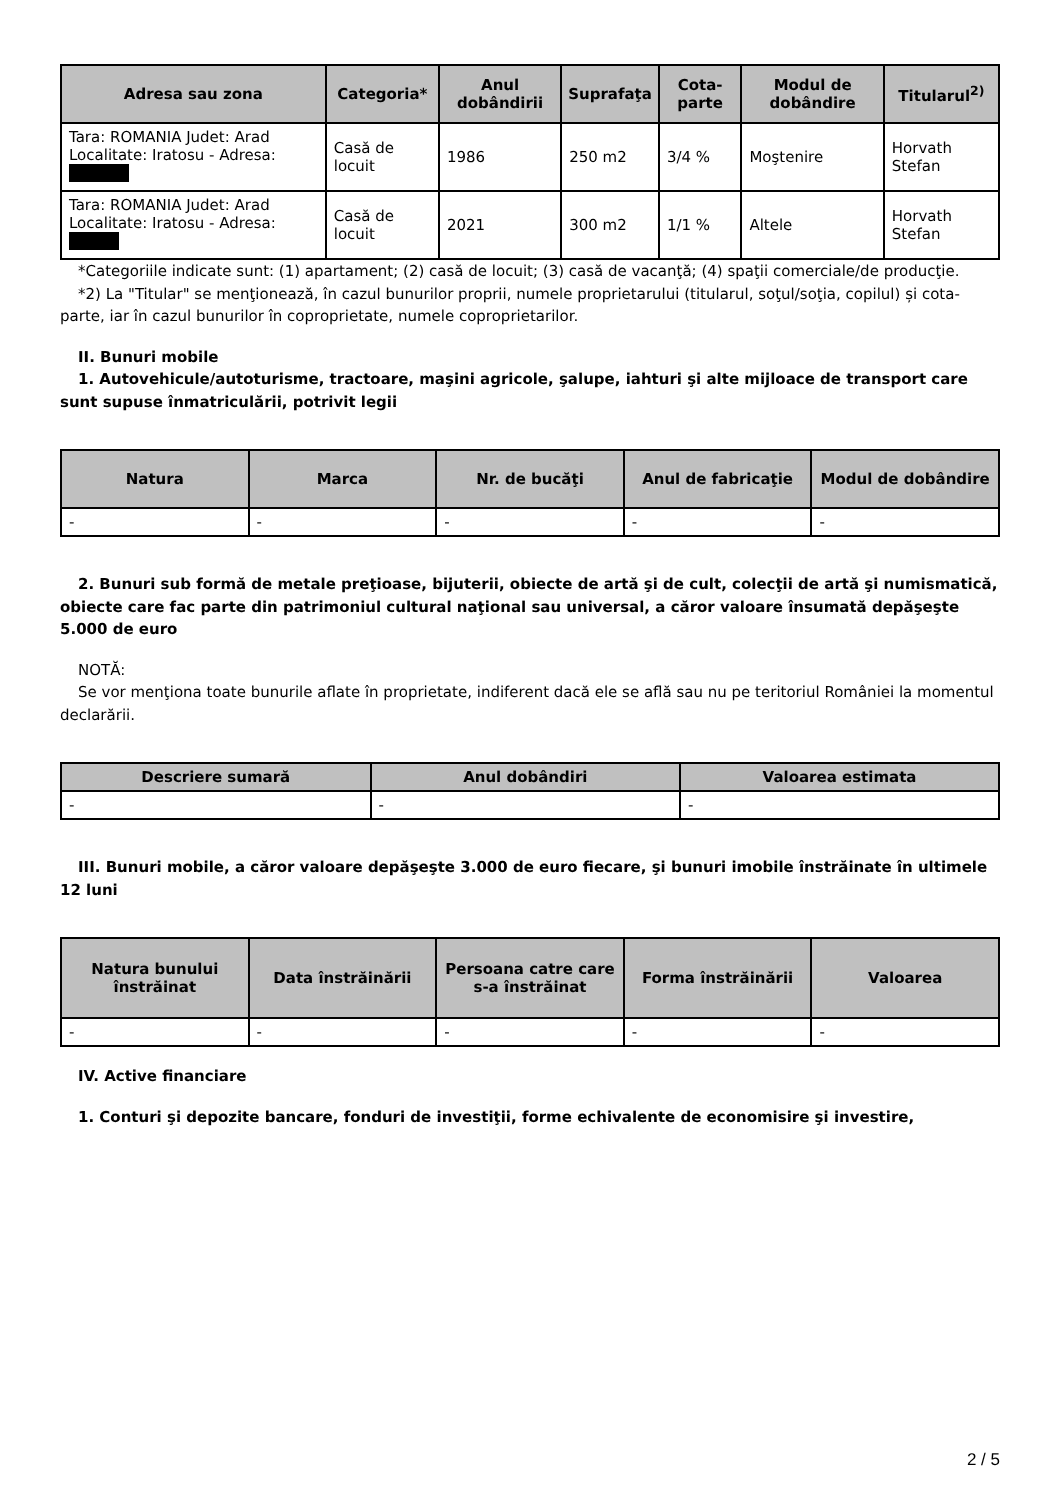| Adresa sau zona | Categoria* | Anul dobândirii | Suprafaţa | Cota-parte | Modul de dobândire | Titularul<sup>2)</sup> |
| --- | --- | --- | --- | --- | --- | --- |
| Tara: ROMANIA Judet: Arad Localitate: Iratosu - Adresa: | Casă de locuit | 1986 | 250 m2 | 3/4 % | Moştenire | Horvath Stefan |
| Tara: ROMANIA Judet: Arad Localitate: Iratosu - Adresa: | Casă de locuit | 2021 | 300 m2 | 1/1 % | Altele | Horvath Stefan |
*Categoriile indicate sunt: (1) apartament; (2) casă de locuit; (3) casă de vacanţă; (4) spaţii comerciale/de producţie.
*2) La "Titular" se menţionează, în cazul bunurilor proprii, numele proprietarului (titularul, soţul/soţia, copilul) și cota-parte, iar în cazul bunurilor în coproprietate, numele coproprietarilor.
II. Bunuri mobile
1. Autovehicule/autoturisme, tractoare, maşini agricole, şalupe, iahturi şi alte mijloace de transport care sunt supuse înmatriculării, potrivit legii
| Natura | Marca | Nr. de bucăţi | Anul de fabricaţie | Modul de dobândire |
| --- | --- | --- | --- | --- |
| - | - | - | - | - |
2. Bunuri sub formă de metale preţioase, bijuterii, obiecte de artă şi de cult, colecţii de artă şi numismatică, obiecte care fac parte din patrimoniul cultural naţional sau universal, a căror valoare însumată depăşeşte 5.000 de euro
NOTĂ:
Se vor menţiona toate bunurile aflate în proprietate, indiferent dacă ele se află sau nu pe teritoriul României la momentul declarării.
| Descriere sumară | Anul dobândiri | Valoarea estimata |
| --- | --- | --- |
| - | - | - |
III. Bunuri mobile, a căror valoare depăşeşte 3.000 de euro fiecare, şi bunuri imobile înstrăinate în ultimele 12 luni
| Natura bunului înstrăinat | Data înstrăinării | Persoana catre care s-a înstrăinat | Forma înstrăinării | Valoarea |
| --- | --- | --- | --- | --- |
| - | - | - | - | - |
IV. Active financiare
1. Conturi şi depozite bancare, fonduri de investiţii, forme echivalente de economisire şi investire,
2 / 5